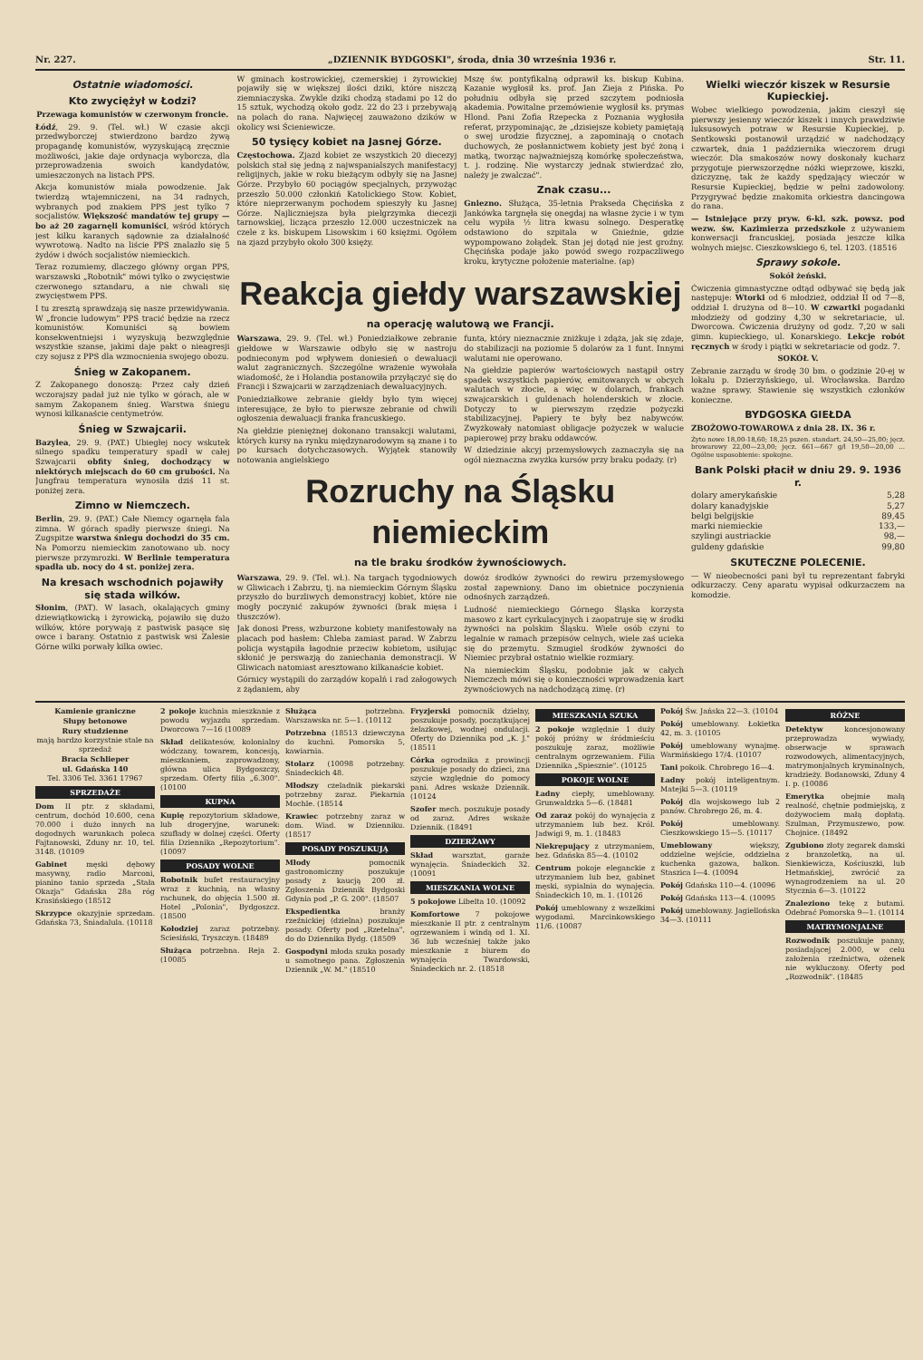Nr. 227. „DZIENNIK BYDGOSKI", środa, dnia 30 września 1936 r. Str. 11.
Ostatnie wiadomości.
Kto zwyciężył w Łodzi?
Przewaga komunistów w czerwonym froncie.
Łódź, 29. 9. (Tel. wł.) W czasie akcji przedwyborczej stwierdzono bardzo żywą propagandę komunistów, wyzyskującą zręcznie możliwości, jakie daje ordynacja wyborcza, dla przeprowadzenia swoich kandydatów, umieszczonych na listach PPS.
Akcja komunistów miała powodzenie. Jak twierdzą wtajemniczeni, na 34 radnych, wybranych pod znakiem PPS jest tylko 7 socjalistów. Większość mandatów tej grupy — bo aż 20 zagarnęli komuniści, wśród których jest kilku karanych sądownie za działalność wywrotową. Nadto na liście PPS znalazło się 5 żydów i dwóch socjalistów niemieckich.
Teraz rozumiemy, dlaczego główny organ PPS, warszawski „Robotnik" mówi tylko o zwycięstwie czerwonego sztandaru, a nie chwali się zwycięstwem PPS.
I tu zresztą sprawdzają się nasze przewidywania. W „froncie ludowym" PPS tracić będzie na rzecz komunistów. Komuniści są bowiem konsekwentniejsi i wyzyskują bezwzględnie wszystkie szanse, jakimi daje pakt o nieagresji czy sojusz z PPS dla wzmocnienia swojego obozu.
Śnieg w Zakopanem.
Z Zakopanego donoszą: Przez cały dzień wczorajszy padał już nie tylko w górach, ale w samym Zakopanem śnieg. Warstwa śniegu wynosi kilkanaście centymetrów.
Śnieg w Szwajcarii.
Bazylea, 29. 9. (PAT.) Ubiegłej nocy wskutek silnego spadku temperatury spadł w całej Szwajcarii obfity śnieg, dochodzący w niektórych miejscach do 60 cm grubości. Na Jungfrau temperatura wynosiła dziś 11 st. poniżej zera.
Zimno w Niemczech.
Berlin, 29. 9. (PAT.) Całe Niemcy ogarnęła fala zimna. W górach spadły pierwsze śniegi. Na Zugspitze warstwa śniegu dochodzi do 35 cm. Na Pomorzu niemieckim zanotowano ub. nocy pierwsze przymrozki. W Berlinie temperatura spadła ub. nocy do 4 st. poniżej zera.
Na kresach wschodnich pojawiły się stada wilków.
Słonim, (PAT). W lasach, okalających gminy dziewiątkowicką i żyrowicką, pojawiło się dużo wilków, które porywają z pastwisk pasące się owce i barany. Ostatnio z pastwisk wsi Zalesie Górne wilki porwały kilka owiec.
W gminach kostrowickiej, czemerskiej i żyrowickiej pojawiły się w większej ilości dziki, które niszczą ziemniaczyska. Zwykle dziki chodzą stadami po 12 do 15 sztuk, wychodzą około godz. 22 do 23 i przebywają na polach do rana. Najwięcej zauważono dzików w okolicy wsi Ścieniewicze.
50 tysięcy kobiet na Jasnej Górze.
Częstochowa. Zjazd kobiet ze wszystkich 20 diecezyj polskich stał się jedną z najwspanialszych manifestacyj religijnych, jakie w roku bieżącym odbyły się na Jasnej Górze. Przybyło 60 pociągów specjalnych, przywożąc przeszło 50.000 członkiń Katolickiego Stow. Kobiet, które nieprzerwanym pochodem spieszyły ku Jasnej Górze. Najliczniejsza była pielgrzymka diecezji tarnowskiej, licząca przeszło 12.000 uczestniczek na czele z ks. biskupem Lisowskim i 60 księżmi. Ogółem na zjazd przybyło około 300 księży.
Mszę św. pontyfikalną odprawił ks. biskup Kubina. Kazanie wygłosił ks. prof. Jan Zieja z Pińska. Po południu odbyła się przed szczytem podniosła akademia. Powitalne przemówienie wygłosił ks. prymas Hlond. Pani Zofia Rzepecka z Poznania wygłosiła referat, przypominając, że „dzisiejsze kobiety pamiętają o swej urodzie fizycznej, a zapominają o cnotach duchowych, że posłannictwem kobiety jest być żoną i matką, tworząc najważniejszą komórkę społeczeństwa, t. j. rodzinę. Nie wystarczy jednak stwierdzać zło, należy je zwalczać".
Znak czasu...
Gniezno. Służąca, 35-letnia Prakseda Chęcińska z Jankówka targnęła się onegdaj na własne życie i w tym celu wypiła ½ litra kwasu solnego. Desperatkę odstawiono do szpitala w Gnieźnie, gdzie wypompowano żołądek. Stan jej dotąd nie jest groźny. Chęcińska podaje jako powód swego rozpaczliwego kroku, krytyczne położenie materialne. (ap)
Reakcja giełdy warszawskiej
na operację walutową we Francji.
Warszawa, 29. 9. (Tel. wł.) Poniedziałkowe zebranie giełdowe w Warszawie odbyło się w nastroju podnieconym pod wpływem doniesień o dewaluacji walut zagranicznych. Szczególne wrażenie wywołała wiadomość, że i Holandia postanowiła przyłączyć się do Francji i Szwajcarii w zarządzeniach dewaluacyjnych.
Poniedziałkowe zebranie giełdy było tym więcej interesujące, że było to pierwsze zebranie od chwili ogłoszenia dewaluacji franka francuskiego.
Na giełdzie pieniężnej dokonano transakcji walutami, których kursy na rynku międzynarodowym są znane i to po kursach dotychczasowych. Wyjątek stanowiły notowania angielskiego
funta, który nieznacznie zniżkuje i zdąża, jak się zdaje, do stabilizacji na poziomie 5 dolarów za 1 funt. Innymi walutami nie operowano.
Na giełdzie papierów wartościowych nastąpił ostry spadek wszystkich papierów, emitowanych w obcych walutach w złocie, a więc w dolarach, frankach szwajcarskich i guldenach holenderskich w złocie. Dotyczy to w pierwszym rzędzie pożyczki stabilizacyjnej. Papiery te były bez nabywców. Zwyżkowały natomiast obligacje pożyczek w walucie papierowej przy braku oddawców.
W dziedzinie akcyj przemysłowych zaznaczyła się na ogół nieznaczna zwyżka kursów przy braku podaży. (r)
Rozruchy na Śląsku niemieckim
na tle braku środków żywnościowych.
Warszawa, 29. 9. (Tel. wł.). Na targach tygodniowych w Gliwicach i Zabrzu, tj. na niemieckim Górnym Śląsku przyszło do burzliwych demonstracyj kobiet, które nie mogły poczynić zakupów żywności (brak mięsa i tłuszczów).
Jak donosi Press, wzburzone kobiety manifestowały na placach pod hasłem: Chleba zamiast parad. W Zabrzu policja wystąpiła łagodnie przeciw kobietom, usiłując skłonić je perswazją do zaniechania demonstracji. W Gliwicach natomiast aresztowano kilkanaście kobiet.
Górnicy wystąpili do zarządów kopalń i rad załogowych z żądaniem, aby
dowóz środków żywności do rewiru przemysłowego został zapewniony. Dano im obietnice poczynienia odnośnych zarządzeń.
Ludność niemieckiego Górnego Śląska korzysta masowo z kart cyrkulacyjnych i zaopatruje się w środki żywności na polskim Śląsku. Wiele osób czyni to legalnie w ramach przepisów celnych, wiele zaś ucieka się do przemytu. Szmugiel środków żywności do Niemiec przybrał ostatnio wielkie rozmiary.
Na niemieckim Śląsku, podobnie jak w całych Niemczech mówi się o konieczności wprowadzenia kart żywnościowych na nadchodzącą zimę. (r)
Wielki wieczór kiszek w Resursie Kupieckiej.
Wobec wielkiego powodzenia, jakim cieszył się pierwszy jesienny wieczór kiszek i innych prawdziwie luksusowych potraw w Resursie Kupieckiej, p. Sentkowski postanowił urządzić w nadchodzący czwartek, dnia 1 października wieczorem drugi wieczór. Dla smakoszów nowy doskonały kucharz przygotuje pierwszorzędne nóżki wieprzowe, kiszki, dziczyznę, tak że każdy spędzający wieczór w Resursie Kupieckiej, będzie w pełni zadowolony. Przygrywać będzie znakomita orkiestra dancingowa do rana.
— Istniejące przy pryw. 6-kl. szk. powsz. pod wezw. św. Kazimierza przedszkole z używaniem konwersacji francuskiej, posiada jeszcze kilka wolnych miejsc. Cieszkowskiego 6, tel. 1203. (18516
Sprawy sokole.
Sokół żeński.
Ćwiczenia gimnastyczne odtąd odbywać się będą jak następuje: Wtorki od 6 młodzież, oddział II od 7—8, oddział I. drużyna od 8—10. W czwartki pogadanki młodzieży od godziny 4,30 w sekretariacie, ul. Dworcowa. Ćwiczenia drużyny od godz. 7,20 w sali gimn. kupieckiego, ul. Konarskiego. Lekcje robót ręcznych w środy i piątki w sekretariacie od godz. 7.
SOKÓŁ V.
Zebranie zarządu w środę 30 bm. o godzinie 20-ej w lokalu p. Dzierzyńskiego, ul. Wrocławska. Bardzo ważne sprawy. Stawienie się wszystkich członków konieczne.
BYDGOSKA GIEŁDA
ZBOŻOWO-TOWAROWA z dnia 28. IX. 36 r.
Żyto nowe 18,00-18,60; 18,25 pszen. standart. 24,50—25,00; jęcz. browarowy 22,00—23,00; jęcz. 661—667 g/l 19,50—20,00 ... Ogólne usposobienie: spokojne.
Bank Polski płacił w dniu 29. 9. 1936 r.
| dolary amerykańskie | 5,28 |
| dolary kanadyjskie | 5,27 |
| belgi belgijskie | 89,45 |
| marki niemieckie | 133,— |
| szylingi austriackie | 98,— |
| guldeny gdańskie | 99,80 |
SKUTECZNE POLECENIE.
— W nieobecności pani był tu reprezentant fabryki odkurzaczy. Ceny aparatu wypisał odkurzaczem na komodzie.
Kamienie graniczne
Słupy betonowe
Rury studzienne
mają bardzo korzystnie stale na sprzedaż
Bracia Schlieper
ul. Gdańska 140
Tel. 3306 Tel. 3361 17967
SPRZEDAŻE
Dom II ptr. z składami, centrum, dochód 10.600, cena 70.000 i dużo innych na dogodnych warunkach poleca Fajtanowski, Zduny nr. 10, tel. 3148. (10109
Gabinet męski dębowy masywny, radio Marconi, pianino tanio sprzeda „Stała Okazja" Gdańska 28a róg Krasińskiego (18512
Skrzypce okazyjnie sprzedam. Gdańska 73, Śniadalula. (10118
2 pokoje kuchnia mieszkanie z powodu wyjazdu sprzedam. Dworcowa 7—16 (10089
Skład delikatesów, kolonialny wódczany, towarem, koncesją, mieszkaniem, zaprowadzony, główna ulica Bydgoszczy, sprzedam. Oferty filia „6.300". (10100
KUPNA
Kupię repozytorium składowe, lub drogeryjne, warunek: szufłady w dolnej części. Oferty filia Dziennika „Repozytorium". (10097
POSADY WOLNE
Robotnik bufet restauracyjny wraz z kuchnią, na własny rachunek, do objęcia 1.500 zł. Hotel „Polonia", Bydgoszcz. (18500
Kołodziej zaraz potrzebny. Sciesiński, Tryszczyn. (18489
Służąca potrzebna. Reja 2. (10085
Służąca potrzebna. Warszawska nr. 5—1. (10112
Potrzebna (18513 dziewczyna do kuchni. Pomorska 5, kawiarnia.
Stolarz (10098 potrzebny. Śniadeckich 48.
Młodszy czeladnik piekarski potrzebny zaraz. Piekarnia Mochle. (18514
Krawiec potrzebny zaraz w dom. Wiad. w Dzienniku. (18517
POSADY POSZUKUJĄ
Młody pomocnik gastronomiczny poszukuje posady z kaucją 200 zł. Zgłoszenia Dziennik Bydgoski Gdynia pod „P. G. 200". (18507
Ekspedientka branży rzeźnickiej (dzielna) poszukuje posady. Oferty pod „Rzetelna", do do Dziennika Bydg. (18509
Gospodyni młoda szuka posady u samotnego pana. Zgłoszenia Dziennik „W. M." (18510
Fryzjerski pomocnik dzielny, poszukuje posady, początkującej żelazkowej, wodnej ondulacji. Oferty do Dziennika pod „K. J." (18511
Córka ogrodnika z prowincji poszukuje posady do dzieci, zna szycie względnie do pomocy pani. Adres wskaże Dziennik. (10124
Szofer mech. poszukuje posady od zaraz. Adres wskaże Dziennik. (18491
DZIERŻAWY
Skład warsztat, garaże wynajęcia. Śniadeckich 32. (10091
MIESZKANIA WOLNE
5 pokojowe Libelta 10. (10092
Komfortowe 7 pokojowe mieszkanie II ptr. z centralnym ogrzewaniem i windą od 1. XI. 36 lub wcześniej także jako mieszkanie z biurem do wynajęcia Twardowski, Śniadeckich nr. 2. (18518
MIESZKANIA SZUKA
2 pokoje względnie 1 duży pokój próżny w śródmieściu poszukuję zaraz, możliwie centralnym ogrzewaniem. Filia Dziennika „Spiesznie". (10125
POKOJE WOLNE
Ładny ciepły, umeblowany. Grunwaldzka 5—6. (18481
Od zaraz pokój do wynajęcia z utrzymaniem lub bez. Król. Jadwigi 9, m. 1. (18483
Niekrępujący z utrzymaniem, bez. Gdańska 85—4. (10102
Centrum pokoje eleganckie z utrzymaniem lub bez, gabinet męski, sypialnia do wynajęcia. Śniadeckich 10, m. 1. (10126
Pokój umeblowany z wszelkimi wygodami. Marcinkowskiego 11/6. (10087
Pokój Św. Jańska 22—3. (10104
Pokój umeblowany. Łokietka 42, m. 3. (10105
Pokój umeblowany wynajmę. Warmińskiego 17/4. (10107
Tani pokoik. Chrobrego 16—4.
Ładny pokój inteligentnym. Matejki 5—3. (10119
Pokój dla wojskowego lub 2 panów. Chrobrego 26, m. 4.
Pokój umeblowany. Cieszkowskiego 15—5. (10117
Umeblowany większy, oddzielne wejście, oddzielna kuchenka gazowa, balkon. Staszica I—4. (10094
Pokój Gdańska 110—4. (10096
Pokój Gdańska 113—4. (10095
Pokój umeblowany. Jagiellońska 34—3. (10111
RÓŻNE
Detektyw koncesjonowany przeprowadza wywiady, obserwacje w sprawach rozwodowych, alimentacyjnych, matrymonjalnych kryminalnych, kradzieży. Bodanowski, Zduny 4 I. p. (10086
Emerytka obejmie małą realność, chętnie podmiejską, z dożywociem małą dopłatą. Szulman, Przymuszewo, pow. Chojnice. (18492
Zgubiono złoty zegarek damski z branzoletką, na ul. Sienkiewicza, Kościuszki, lub Hetmańskiej, zwrócić za wynagrodzeniem na ul. 20 Stycznia 6—3. (10122
Znaleziono tekę z butami. Odebrać Pomorska 9—1. (10114
MATRYMONJALNE
Rozwodnik poszukuje panny, posiadającej 2.000, w celu założenia rzeźnictwa, ożenek nie wykluczony. Oferty pod „Rozwodnik". (18485